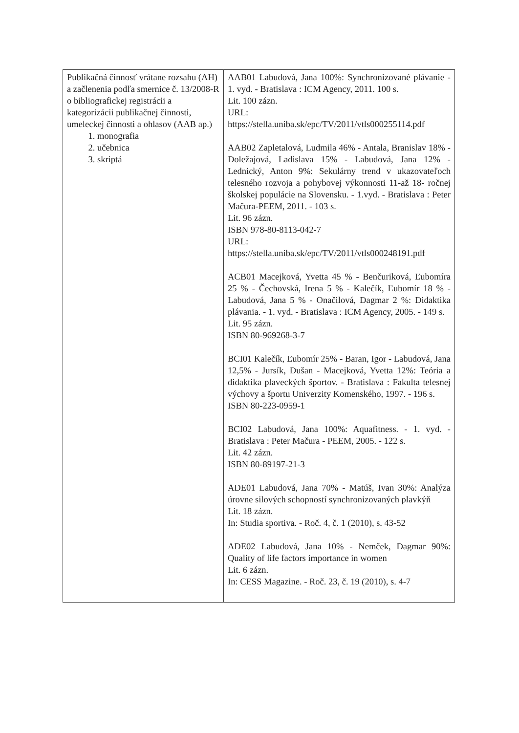| Publikačná činnosť vrátane rozsahu (AH) a začlenenia podľa smernice č. 13/2008-R o bibliografickej registrácii a kategorizácii publikačnej činnosti, umeleckej činnosti a ohlasov (AAB ap.) 1. monografia 2. učebnica 3. skriptá | AAB01 Labudová, Jana 100%: Synchronizované plávanie - 1. vyd. - Bratislava : ICM Agency, 2011. 100 s. Lit. 100 zázn. URL: https://stella.uniba.sk/epc/TV/2011/vtls000255114.pdf AAB02 Zapletalová, Ludmila 46% - Antala, Branislav 18% - Doležajová, Ladislava 15% - Labudová, Jana 12% - Lednický, Anton 9%: Sekulárny trend v ukazovateľoch telesného rozvoja a pohybovej výkonnosti 11-až 18- ročnej školskej populácie na Slovensku. - 1.vyd. - Bratislava : Peter Mačura-PEEM, 2011. - 103 s. Lit. 96 zázn. ISBN 978-80-8113-042-7 URL: https://stella.uniba.sk/epc/TV/2011/vtls000248191.pdf ACB01 Macejková, Yvetta 45 % - Benčuriková, Ľubomíra 25 % - Čechovská, Irena 5 % - Kalečík, Ľubomír 18 % - Labudová, Jana 5 % - Onačilová, Dagmar 2 %: Didaktika plávania. - 1. vyd. - Bratislava : ICM Agency, 2005. - 149 s. Lit. 95 zázn. ISBN 80-969268-3-7 BCI01 Kalečík, Ľubomír 25% - Baran, Igor - Labudová, Jana 12,5% - Jursík, Dušan - Macejková, Yvetta 12%: Teória a didaktika plaveckých športov. - Bratislava : Fakulta telesnej výchovy a športu Univerzity Komenského, 1997. - 196 s. ISBN 80-223-0959-1 BCI02 Labudová, Jana 100%: Aquafitness. - 1. vyd. - Bratislava : Peter Mačura - PEEM, 2005. - 122 s. Lit. 42 zázn. ISBN 80-89197-21-3 ADE01 Labudová, Jana 70% - Matúš, Ivan 30%: Analýza úrovne silových schopností synchronizovaných plavkýň Lit. 18 zázn. In: Studia sportiva. - Roč. 4, č. 1 (2010), s. 43-52 ADE02 Labudová, Jana 10% - Nemček, Dagmar 90%: Quality of life factors importance in women Lit. 6 zázn. In: CESS Magazine. - Roč. 23, č. 19 (2010), s. 4-7 |